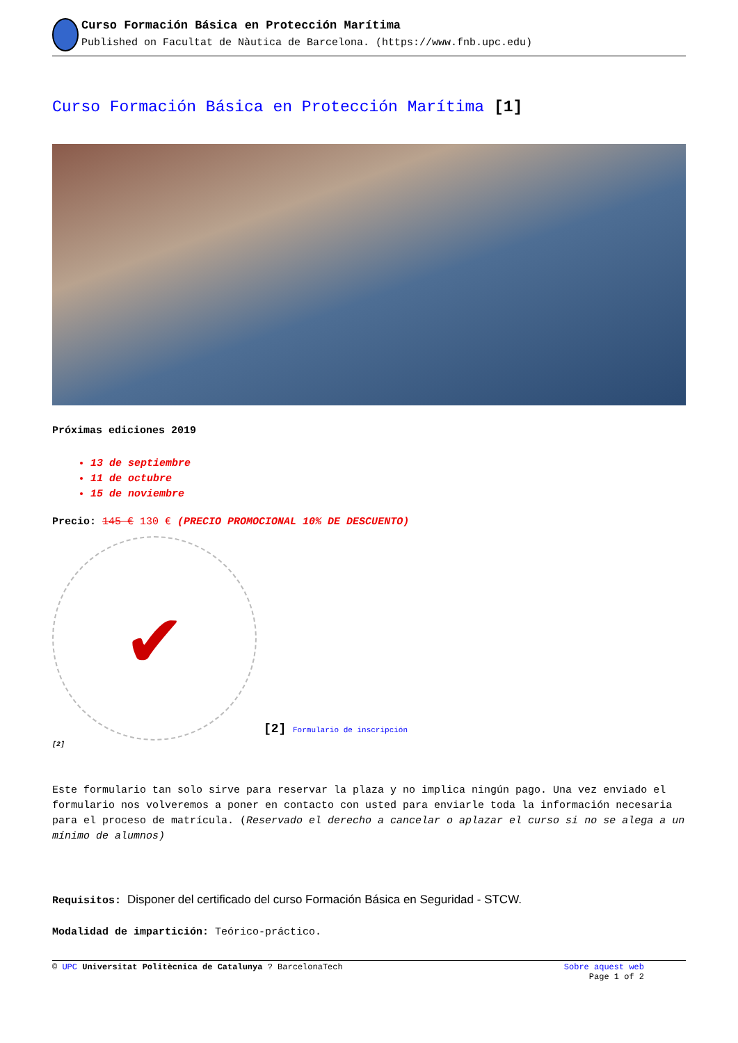Curso Formación Básica en Protección Marítima
Published on Facultat de Nàutica de Barcelona. (https://www.fnb.upc.edu)
Curso Formación Básica en Protección Marítima [1]
Próximas ediciones 2019
13 de septiembre
11 de octubre
15 de noviembre
Precio: 145 € 130 € (PRECIO PROMOCIONAL 10% DE DESCUENTO)
✔
[2]
[2] Formulario de inscripción
Este formulario tan solo sirve para reservar la plaza y no implica ningún pago. Una vez enviado el formulario nos volveremos a poner en contacto con usted para enviarle toda la información necesaria para el proceso de matrícula. (Reservado el derecho a cancelar o aplazar el curso si no se alega a un mínimo de alumnos)
Requisitos: Disponer del certificado del curso Formación Básica en Seguridad - STCW.
Modalidad de impartición: Teórico-práctico.
© UPC Universitat Politècnica de Catalunya ? BarcelonaTech
Sobre aquest web
Page 1 of 2